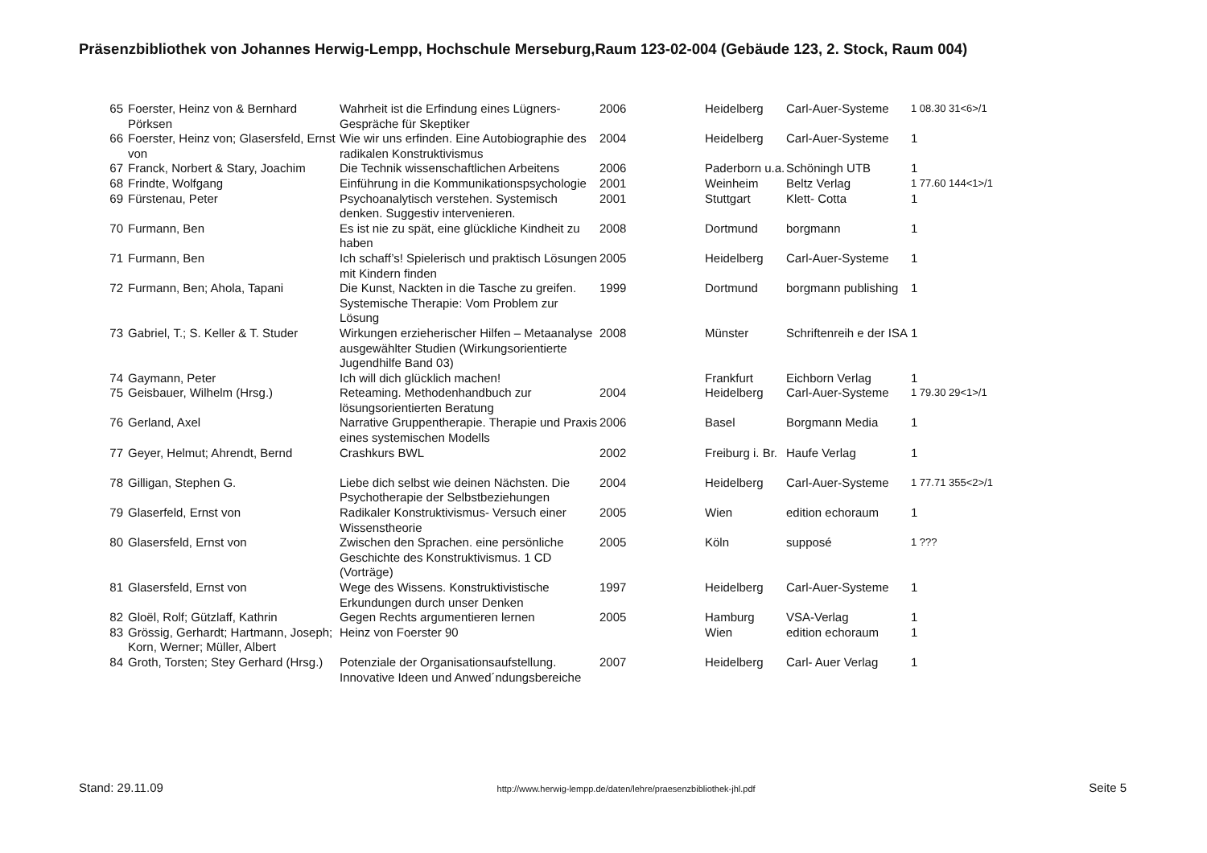Präsenzbibliothek von Johannes Herwig-Lempp, Hochschule Merseburg,Raum 123-02-004 (Gebäude 123, 2. Stock, Raum 004)
| 65 | Foerster, Heinz von & Bernhard Pörksen | Wahrheit ist die Erfindung eines Lügners- Gespräche für Skeptiker | 2006 | Heidelberg | Carl-Auer-Systeme | 1 08.30 31<6>/1 |
| 66 | Foerster, Heinz von; Glasersfeld, Ernst von | Wie wir uns erfinden. Eine Autobiographie des radikalen Konstruktivismus | 2004 | Heidelberg | Carl-Auer-Systeme | 1 |
| 67 | Franck, Norbert & Stary, Joachim | Die Technik wissenschaftlichen Arbeitens | 2006 | Paderborn u.a. | Schöningh UTB | 1 |
| 68 | Frindte, Wolfgang | Einführung in die Kommunikationspsychologie | 2001 | Weinheim | Beltz Verlag | 1 77.60 144<1>/1 |
| 69 | Fürstenau, Peter | Psychoanalytisch verstehen. Systemisch denken. Suggestiv intervenieren. | 2001 | Stuttgart | Klett- Cotta | 1 |
| 70 | Furmann, Ben | Es ist nie zu spät, eine glückliche Kindheit zu haben | 2008 | Dortmund | borgmann | 1 |
| 71 | Furmann, Ben | Ich schaff’s! Spielerisch und praktisch Lösungen mit Kindern finden | 2005 | Heidelberg | Carl-Auer-Systeme | 1 |
| 72 | Furmann, Ben; Ahola, Tapani | Die Kunst, Nackten in die Tasche zu greifen. Systemische Therapie: Vom Problem zur Lösung | 1999 | Dortmund | borgmann publishing | 1 |
| 73 | Gabriel, T.; S. Keller & T. Studer | Wirkungen erzieherischer Hilfen – Metaanalyse ausgewählter Studien (Wirkungsorientierte Jugendhilfe Band 03) | 2008 | Münster | Schriftenreih e der ISA | 1 |
| 74 | Gaymann, Peter | Ich will dich glücklich machen! | | Frankfurt | Eichborn Verlag | 1 |
| 75 | Geisbauer, Wilhelm (Hrsg.) | Reteaming. Methodenhandbuch zur lösungsorientierten Beratung | 2004 | Heidelberg | Carl-Auer-Systeme | 1 79.30 29<1>/1 |
| 76 | Gerland, Axel | Narrative Gruppentherapie. Therapie und Praxis eines systemischen Modells | 2006 | Basel | Borgmann Media | 1 |
| 77 | Geyer, Helmut; Ahrendt, Bernd | Crashkurs BWL | 2002 | Freiburg i. Br. | Haufe Verlag | 1 |
| 78 | Gilligan, Stephen G. | Liebe dich selbst wie deinen Nächsten. Die Psychotherapie der Selbstbeziehungen | 2004 | Heidelberg | Carl-Auer-Systeme | 1 77.71 355<2>/1 |
| 79 | Glaserfeld, Ernst von | Radikaler Konstruktivismus- Versuch einer Wissenstheorie | 2005 | Wien | edition echoraum | 1 |
| 80 | Glasersfeld, Ernst von | Zwischen den Sprachen. eine persönliche Geschichte des Konstruktivismus. 1 CD (Vorträge) | 2005 | Köln | supposé | 1 ??? |
| 81 | Glasersfeld, Ernst von | Wege des Wissens. Konstruktivistische Erkundungen durch unser Denken | 1997 | Heidelberg | Carl-Auer-Systeme | 1 |
| 82 | Gloël, Rolf; Gützlaff, Kathrin | Gegen Rechts argumentieren lernen | 2005 | Hamburg | VSA-Verlag | 1 |
| 83 | Grössig, Gerhardt; Hartmann, Joseph; Korn, Werner; Müller, Albert | Heinz von Foerster 90 | | Wien | edition echoraum | 1 |
| 84 | Groth, Torsten; Stey Gerhard (Hrsg.) | Potenziale der Organisationsaufstellung. Innovative Ideen und Anwed´ndungsbereiche | 2007 | Heidelberg | Carl- Auer Verlag | 1 |
Stand: 29.11.09 http://www.herwig-lempp.de/daten/lehre/praesenzbibliothek-jhl.pdf Seite 5